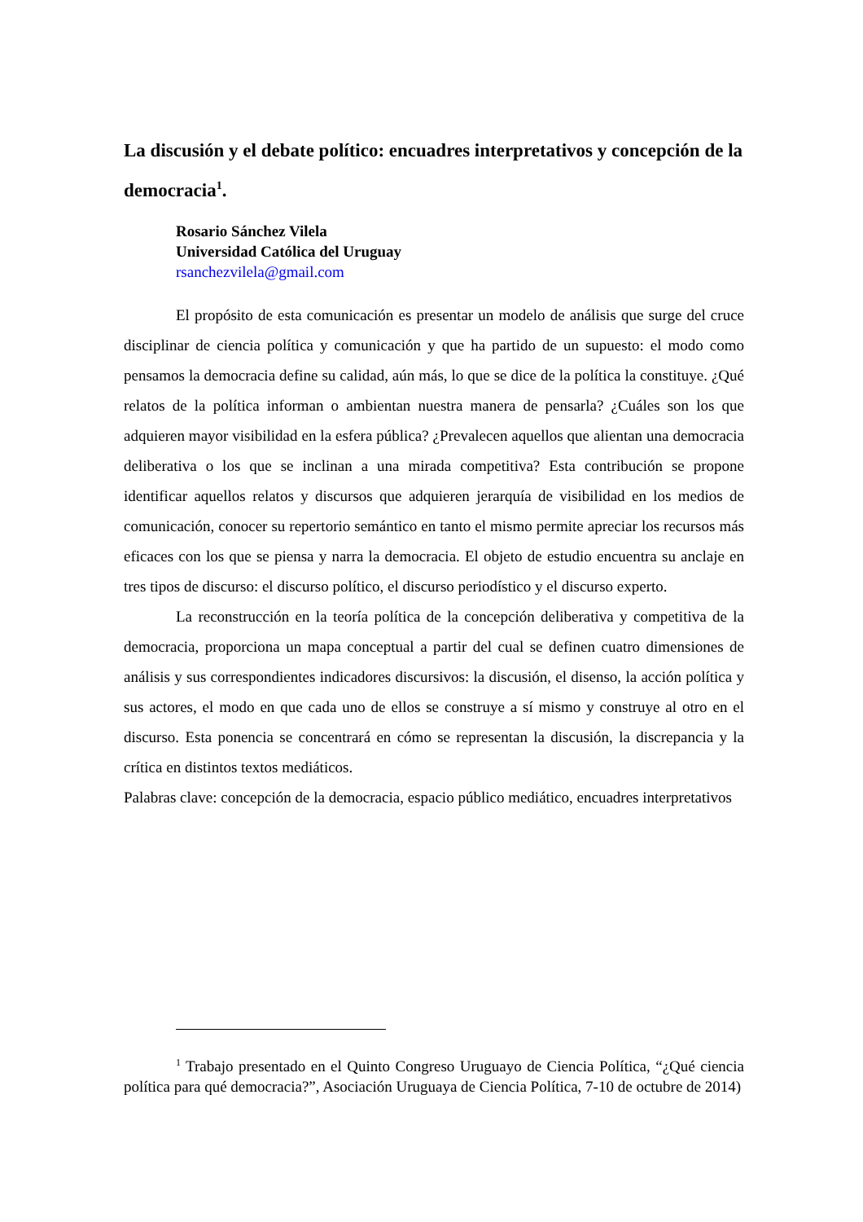La discusión y el debate político: encuadres interpretativos y concepción de la democracia<sup>1</sup>.
Rosario Sánchez Vilela
Universidad Católica del Uruguay
rsanchezvilela@gmail.com
El propósito de esta comunicación es presentar un modelo de análisis que surge del cruce disciplinar de ciencia política y comunicación y que ha partido de un supuesto: el modo como pensamos la democracia define su calidad, aún más, lo que se dice de la política la constituye. ¿Qué relatos de la política informan o ambientan nuestra manera de pensarla? ¿Cuáles son los que adquieren mayor visibilidad en la esfera pública? ¿Prevalecen aquellos que alientan una democracia deliberativa o los que se inclinan a una mirada competitiva? Esta contribución se propone identificar aquellos relatos y discursos que adquieren jerarquía de visibilidad en los medios de comunicación, conocer su repertorio semántico en tanto el mismo permite apreciar los recursos más eficaces con los que se piensa y narra la democracia. El objeto de estudio encuentra su anclaje en tres tipos de discurso: el discurso político, el discurso periodístico y el discurso experto.
La reconstrucción en la teoría política de la concepción deliberativa y competitiva de la democracia, proporciona un mapa conceptual a partir del cual se definen cuatro dimensiones de análisis y sus correspondientes indicadores discursivos: la discusión, el disenso, la acción política y sus actores, el modo en que cada uno de ellos se construye a sí mismo y construye al otro en el discurso. Esta ponencia se concentrará en cómo se representan la discusión, la discrepancia y la crítica en distintos textos mediáticos.
Palabras clave: concepción de la democracia, espacio público mediático, encuadres interpretativos
<sup>1</sup> Trabajo presentado en el Quinto Congreso Uruguayo de Ciencia Política, “¿Qué ciencia política para qué democracia?”, Asociación Uruguaya de Ciencia Política, 7-10 de octubre de 2014)